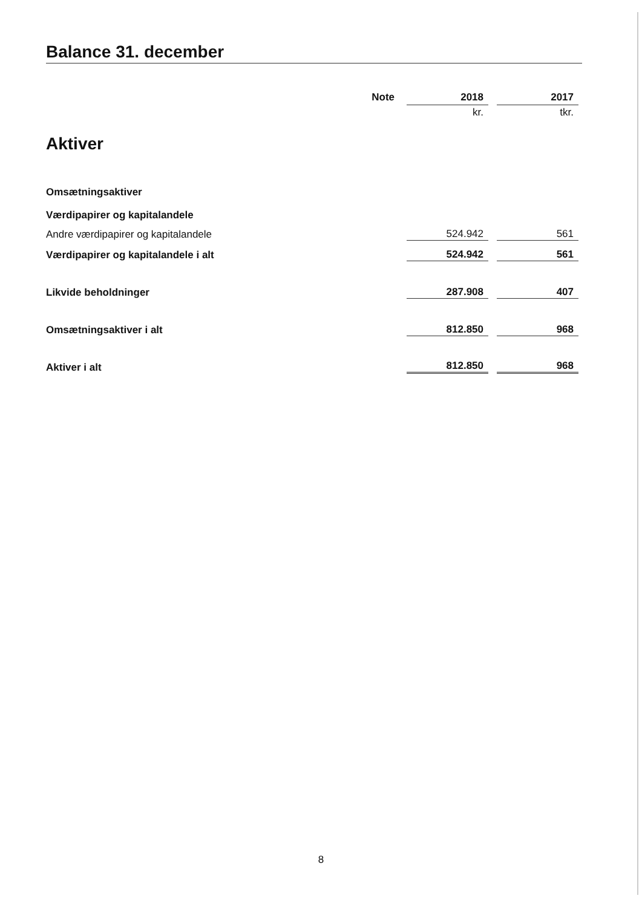Balance 31. december
| | Note | 2018 | | 2017 |
| | | kr. | | tkr. |
| Aktiver | | | | |
| Omsætningsaktiver | | | | |
| Værdipapirer og kapitalandele | | | | |
| Andre værdipapirer og kapitalandele | | 524.942 | | 561 |
| Værdipapirer og kapitalandele i alt | | 524.942 | | 561 |
| Likvide beholdninger | | 287.908 | | 407 |
| Omsætningsaktiver i alt | | 812.850 | | 968 |
| Aktiver i alt | | 812.850 | | 968 |
8